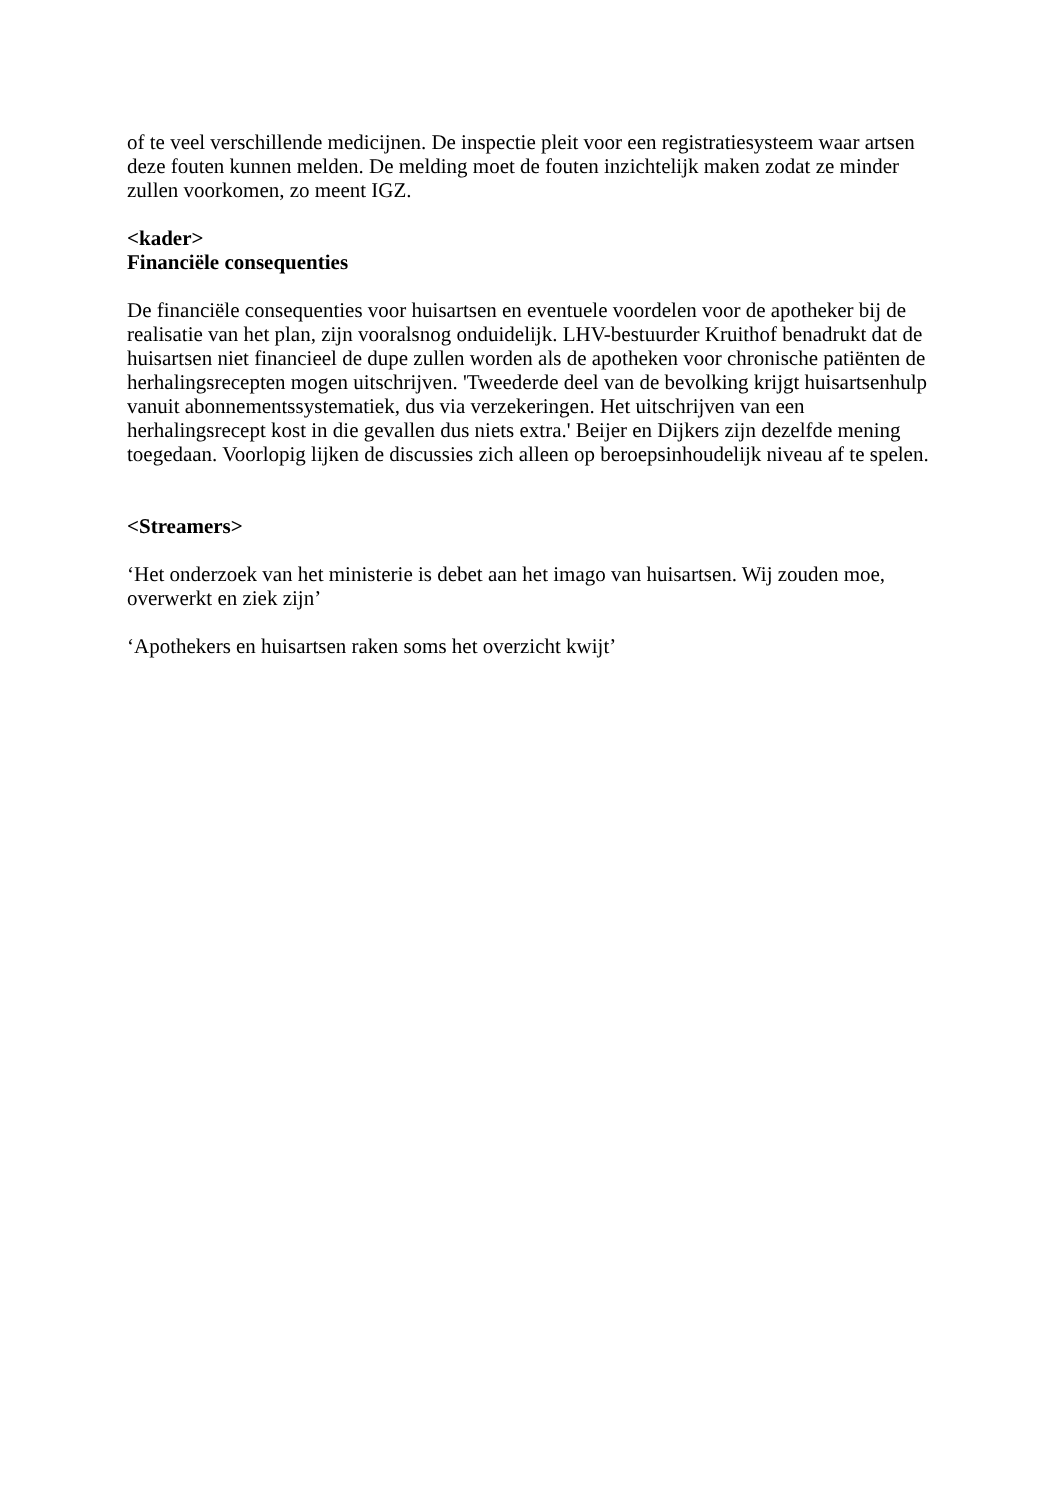of te veel verschillende medicijnen. De inspectie pleit voor een registratiesysteem waar artsen deze fouten kunnen melden. De melding moet de fouten inzichtelijk maken zodat ze minder zullen voorkomen, zo meent IGZ.
<kader>
Financiële consequenties
De financiële consequenties voor huisartsen en eventuele voordelen voor de apotheker bij de realisatie van het plan, zijn vooralsnog onduidelijk. LHV-bestuurder Kruithof benadrukt dat de huisartsen niet financieel de dupe zullen worden als de apotheken voor chronische patiënten de herhalingsrecepten mogen uitschrijven. 'Tweederde deel van de bevolking krijgt huisartsenhulp vanuit abonnementssystematiek, dus via verzekeringen. Het uitschrijven van een herhalingsrecept kost in die gevallen dus niets extra.' Beijer en Dijkers zijn dezelfde mening toegedaan. Voorlopig lijken de discussies zich alleen op beroepsinhoudelijk niveau af te spelen.
<Streamers>
‘Het onderzoek van het ministerie is debet aan het imago van huisartsen. Wij zouden moe, overwerkt en ziek zijn’
‘Apothekers en huisartsen raken soms het overzicht kwijt’